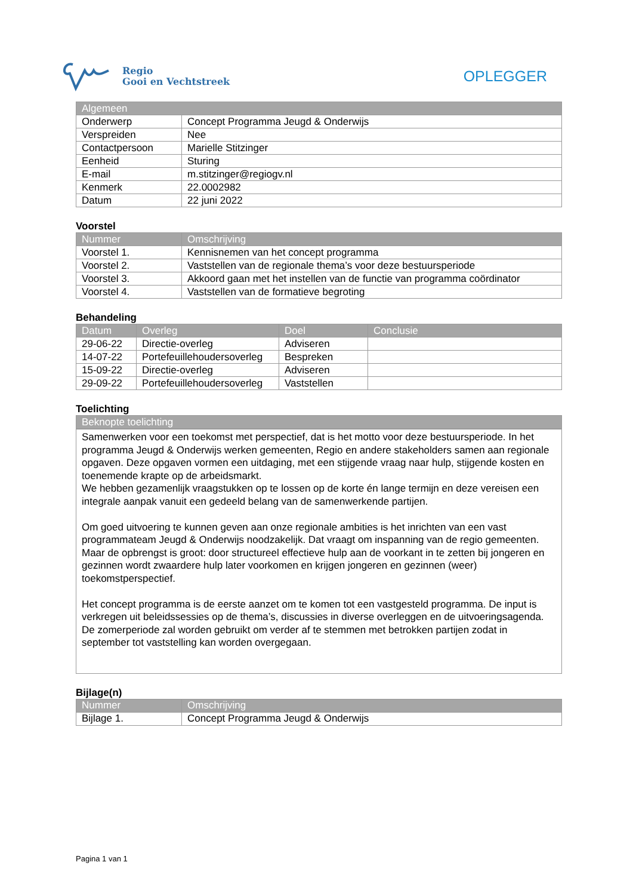Regio
Gooi en Vechtstreek
OPLEGGER
| Algemeen | |
| --- | --- |
| Onderwerp | Concept Programma Jeugd & Onderwijs |
| Verspreiden | Nee |
| Contactpersoon | Marielle Stitzinger |
| Eenheid | Sturing |
| E-mail | m.stitzinger@regiogv.nl |
| Kenmerk | 22.0002982 |
| Datum | 22 juni 2022 |
Voorstel
| Nummer | Omschrijving |
| --- | --- |
| Voorstel 1. | Kennisnemen van het concept programma |
| Voorstel 2. | Vaststellen van de regionale thema’s voor deze bestuursperiode |
| Voorstel 3. | Akkoord gaan met het instellen van de functie van programma coördinator |
| Voorstel 4. | Vaststellen van de formatieve begroting |
Behandeling
| Datum | Overleg | Doel | Conclusie |
| --- | --- | --- | --- |
| 29-06-22 | Directie-overleg | Adviseren | |
| 14-07-22 | Portefeuillehoudersoverleg | Bespreken | |
| 15-09-22 | Directie-overleg | Adviseren | |
| 29-09-22 | Portefeuillehoudersoverleg | Vaststellen | |
Toelichting
| Beknopte toelichting |
| --- |
Samenwerken voor een toekomst met perspectief, dat is het motto voor deze bestuursperiode. In het programma Jeugd & Onderwijs werken gemeenten, Regio en andere stakeholders samen aan regionale opgaven. Deze opgaven vormen een uitdaging, met een stijgende vraag naar hulp, stijgende kosten en toenemende krapte op de arbeidsmarkt.
We hebben gezamenlijk vraagstukken op te lossen op de korte én lange termijn en deze vereisen een integrale aanpak vanuit een gedeeld belang van de samenwerkende partijen.
Om goed uitvoering te kunnen geven aan onze regionale ambities is het inrichten van een vast programmateam Jeugd & Onderwijs noodzakelijk. Dat vraagt om inspanning van de regio gemeenten. Maar de opbrengst is groot: door structureel effectieve hulp aan de voorkant in te zetten bij jongeren en gezinnen wordt zwaardere hulp later voorkomen en krijgen jongeren en gezinnen (weer) toekomstperspectief.
Het concept programma is de eerste aanzet om te komen tot een vastgesteld programma. De input is verkregen uit beleidssessies op de thema’s, discussies in diverse overleggen en de uitvoeringsagenda. De zomerperiode zal worden gebruikt om verder af te stemmen met betrokken partijen zodat in september tot vaststelling kan worden overgegaan.
Bijlage(n)
| Nummer | Omschrijving |
| --- | --- |
| Bijlage 1. | Concept Programma Jeugd & Onderwijs |
Pagina 1 van 1